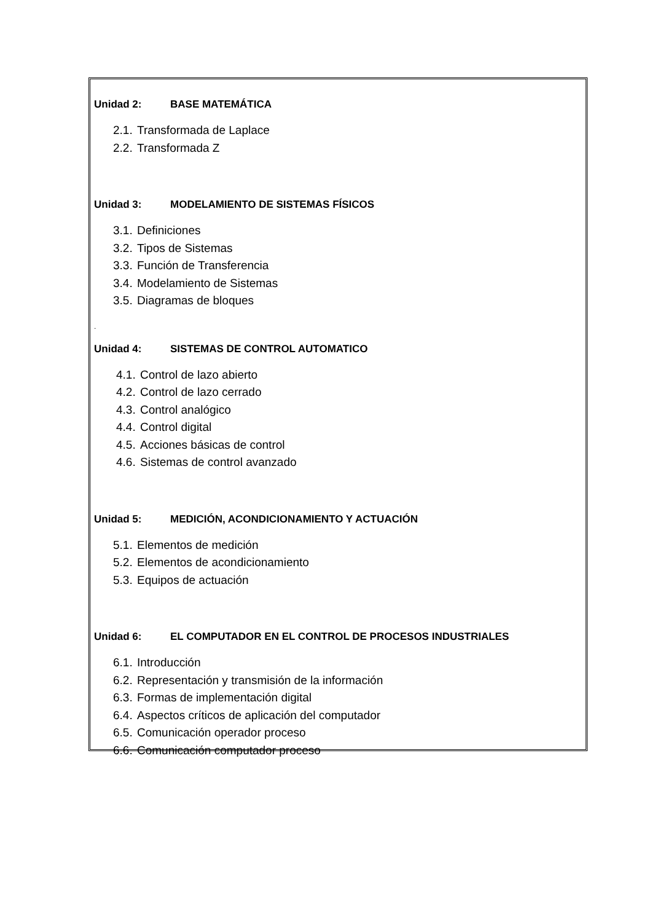Unidad 2: BASE MATEMÁTICA
2.1. Transformada de Laplace
2.2. Transformada Z
Unidad 3: MODELAMIENTO DE SISTEMAS FÍSICOS
3.1. Definiciones
3.2. Tipos de Sistemas
3.3. Función de Transferencia
3.4. Modelamiento de Sistemas
3.5. Diagramas de bloques
.
Unidad 4: SISTEMAS DE CONTROL AUTOMATICO
4.1. Control de lazo abierto
4.2. Control de lazo cerrado
4.3. Control analógico
4.4. Control digital
4.5. Acciones básicas de control
4.6. Sistemas de control avanzado
Unidad 5: MEDICIÓN, ACONDICIONAMIENTO Y ACTUACIÓN
5.1. Elementos de medición
5.2. Elementos de acondicionamiento
5.3. Equipos de actuación
Unidad 6: EL COMPUTADOR EN EL CONTROL DE PROCESOS INDUSTRIALES
6.1. Introducción
6.2. Representación y transmisión de la información
6.3. Formas de implementación digital
6.4. Aspectos críticos de aplicación del computador
6.5. Comunicación operador proceso
6.6. Comunicación computador proceso